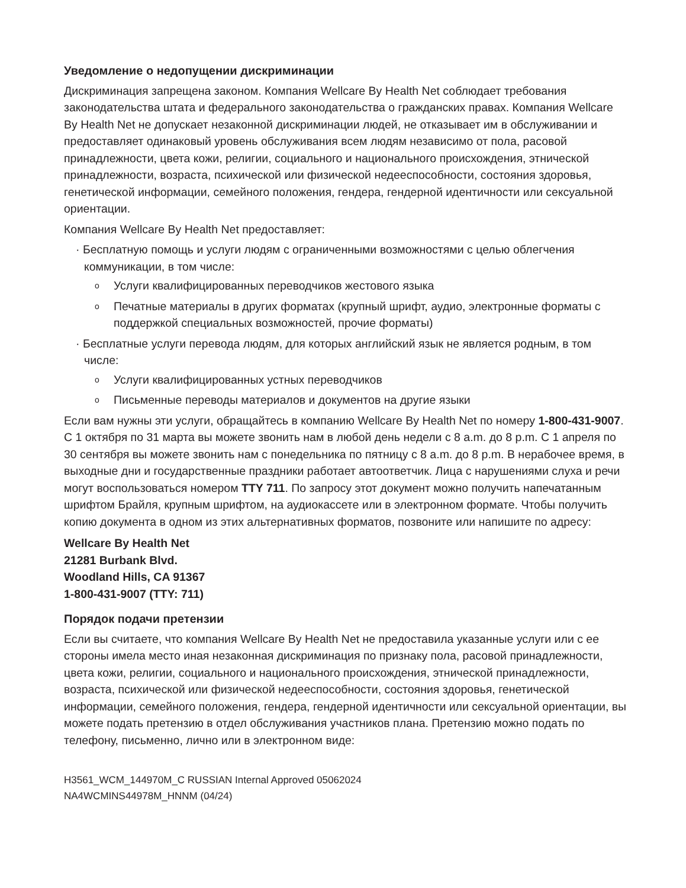Уведомление о недопущении дискриминации
Дискриминация запрещена законом. Компания Wellcare By Health Net соблюдает требования законодательства штата и федерального законодательства о гражданских правах. Компания Wellcare By Health Net не допускает незаконной дискриминации людей, не отказывает им в обслуживании и предоставляет одинаковый уровень обслуживания всем людям независимо от пола, расовой принадлежности, цвета кожи, религии, социального и национального происхождения, этнической принадлежности, возраста, психической или физической недееспособности, состояния здоровья, генетической информации, семейного положения, гендера, гендерной идентичности или сексуальной ориентации.
Компания Wellcare By Health Net предоставляет:
· Бесплатную помощь и услуги людям с ограниченными возможностями с целью облегчения коммуникации, в том числе:
o Услуги квалифицированных переводчиков жестового языка
o Печатные материалы в других форматах (крупный шрифт, аудио, электронные форматы с поддержкой специальных возможностей, прочие форматы)
· Бесплатные услуги перевода людям, для которых английский язык не является родным, в том числе:
o Услуги квалифицированных устных переводчиков
o Письменные переводы материалов и документов на другие языки
Если вам нужны эти услуги, обращайтесь в компанию Wellcare By Health Net по номеру 1-800-431-9007. С 1 октября по 31 марта вы можете звонить нам в любой день недели с 8 a.m. до 8 p.m. С 1 апреля по 30 сентября вы можете звонить нам с понедельника по пятницу с 8 a.m. до 8 p.m. В нерабочее время, в выходные дни и государственные праздники работает автоответчик. Лица с нарушениями слуха и речи могут воспользоваться номером TTY 711. По запросу этот документ можно получить напечатанным шрифтом Брайля, крупным шрифтом, на аудиокассете или в электронном формате. Чтобы получить копию документа в одном из этих альтернативных форматов, позвоните или напишите по адресу:
Wellcare By Health Net
21281 Burbank Blvd.
Woodland Hills, CA 91367
1-800-431-9007 (TTY: 711)
Порядок подачи претензии
Если вы считаете, что компания Wellcare By Health Net не предоставила указанные услуги или с ее стороны имела место иная незаконная дискриминация по признаку пола, расовой принадлежности, цвета кожи, религии, социального и национального происхождения, этнической принадлежности, возраста, психической или физической недееспособности, состояния здоровья, генетической информации, семейного положения, гендера, гендерной идентичности или сексуальной ориентации, вы можете подать претензию в отдел обслуживания участников плана. Претензию можно подать по телефону, письменно, лично или в электронном виде:
H3561_WCM_144970M_C RUSSIAN Internal Approved 05062024
NA4WCMINS44978M_HNNM (04/24)